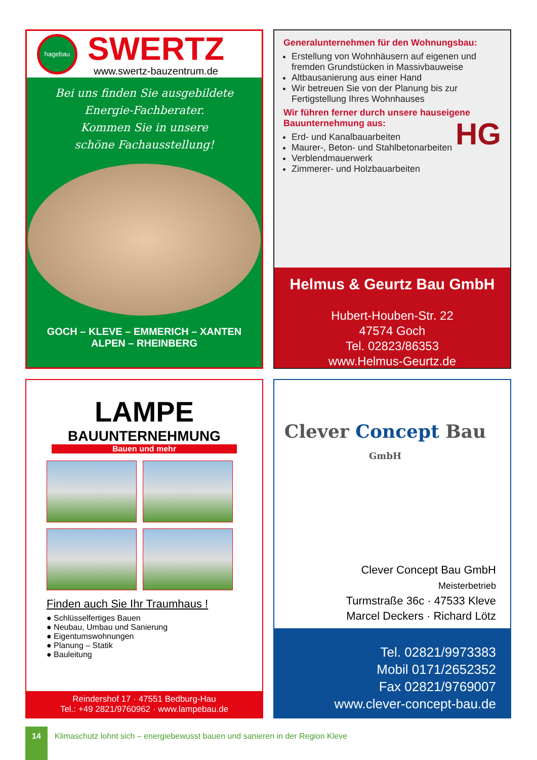hagebau
SWERTZ
www.swertz-bauzentrum.de
Bei uns finden Sie ausgebildete
Energie-Fachberater.
Kommen Sie in unsere
schöne Fachausstellung!
GOCH – KLEVE – EMMERICH – XANTEN
ALPEN – RHEINBERG
Generalunternehmen für den Wohnungsbau:
Erstellung von Wohnhäusern auf eigenen und fremden Grundstücken in Massivbauweise
Altbausanierung aus einer Hand
Wir betreuen Sie von der Planung bis zur Fertigstellung Ihres Wohnhauses
Wir führen ferner durch unsere hauseigene Bauunternehmung aus:
Erd- und Kanalbauarbeiten
Maurer-, Beton- und Stahlbetonarbeiten
Verblendmauerwerk
Zimmerer- und Holzbauarbeiten
HG
Helmus & Geurtz Bau GmbH
Hubert-Houben-Str. 22
47574 Goch
Tel. 02823/86353
www.Helmus-Geurtz.de
LAMPE
BAUUNTERNEHMUNG
Bauen und mehr
Finden auch Sie Ihr Traumhaus !
● Schlüsselfertiges Bauen
● Neubau, Umbau und Sanierung
● Eigentumswohnungen
● Planung – Statik
● Bauleitung
Reindershof 17 · 47551 Bedburg-Hau
Tel.: +49 2821/9760962 · www.lampebau.de
Clever Concept Bau GmbH
Clever Concept Bau GmbH
Meisterbetrieb
Turmstraße 36c · 47533 Kleve
Marcel Deckers · Richard Lötz
Tel. 02821/9973383
Mobil 0171/2652352
Fax 02821/9769007
www.clever-concept-bau.de
14
Klimaschutz lohnt sich – energiebewusst bauen und sanieren in der Region Kleve